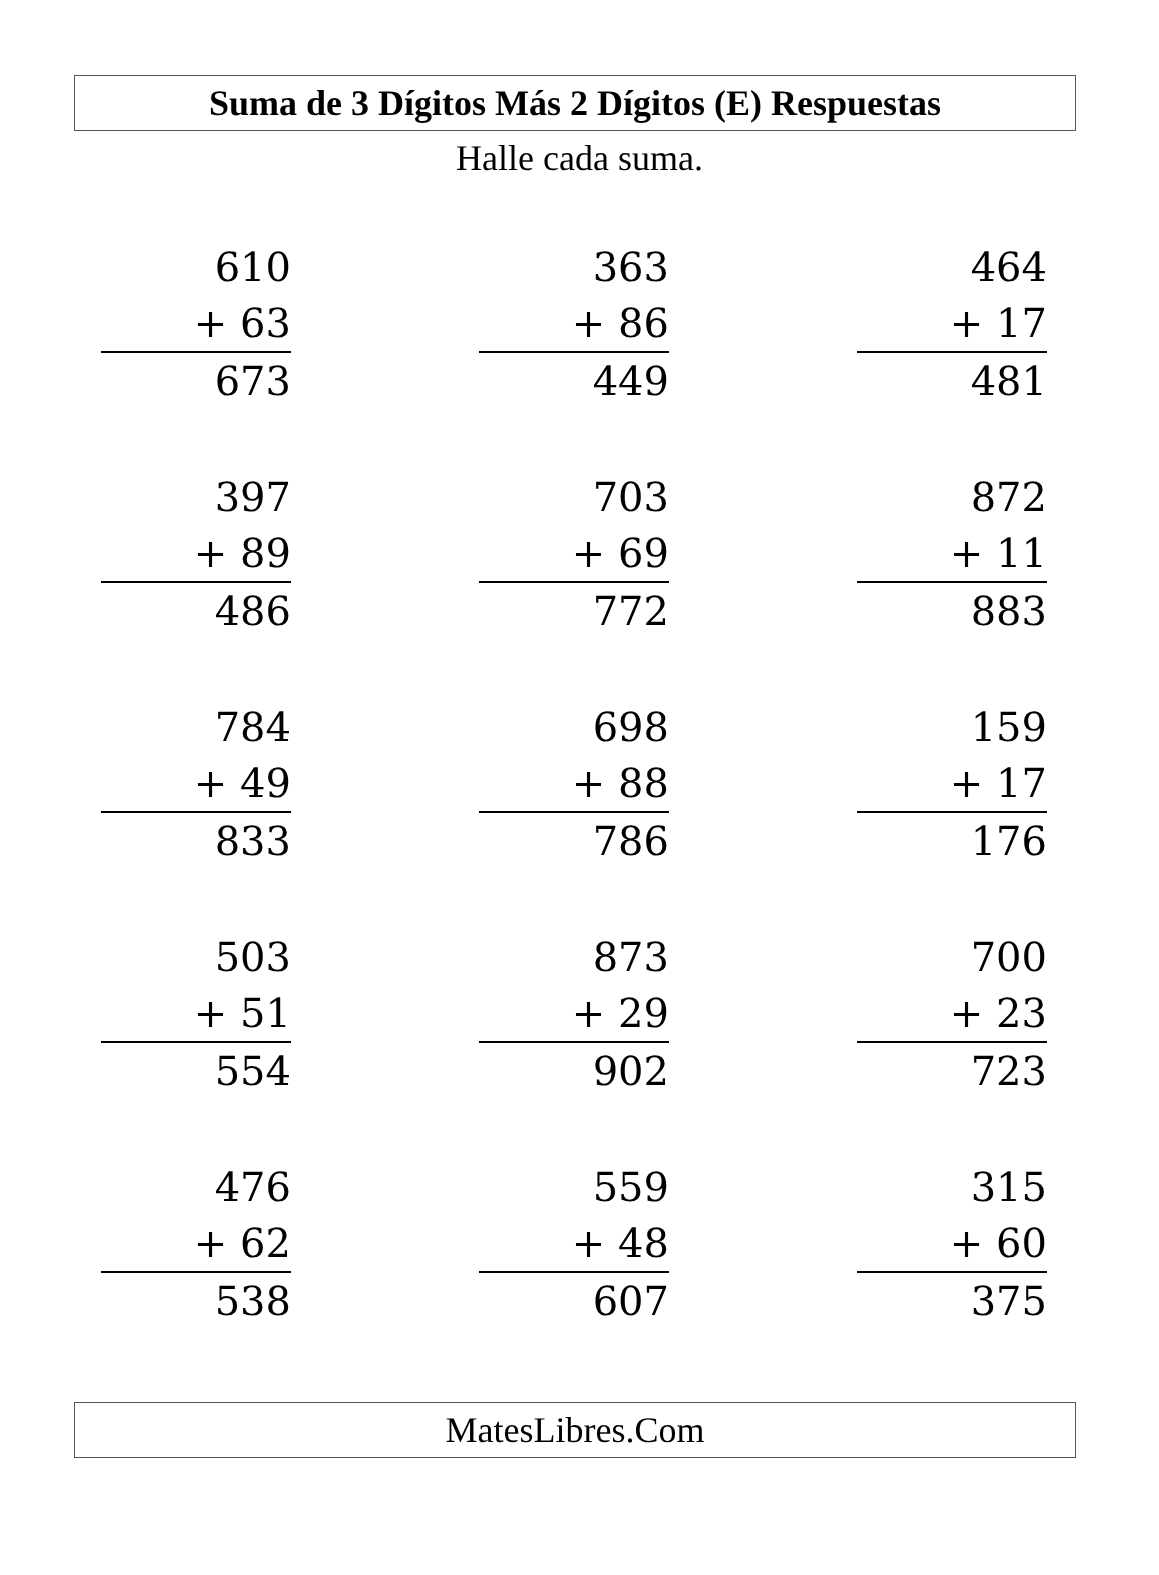Suma de 3 Dígitos Más 2 Dígitos (E) Respuestas
Halle cada suma.
610
+ 63
673
363
+ 86
449
464
+ 17
481
397
+ 89
486
703
+ 69
772
872
+ 11
883
784
+ 49
833
698
+ 88
786
159
+ 17
176
503
+ 51
554
873
+ 29
902
700
+ 23
723
476
+ 62
538
559
+ 48
607
315
+ 60
375
MatesLibres.Com